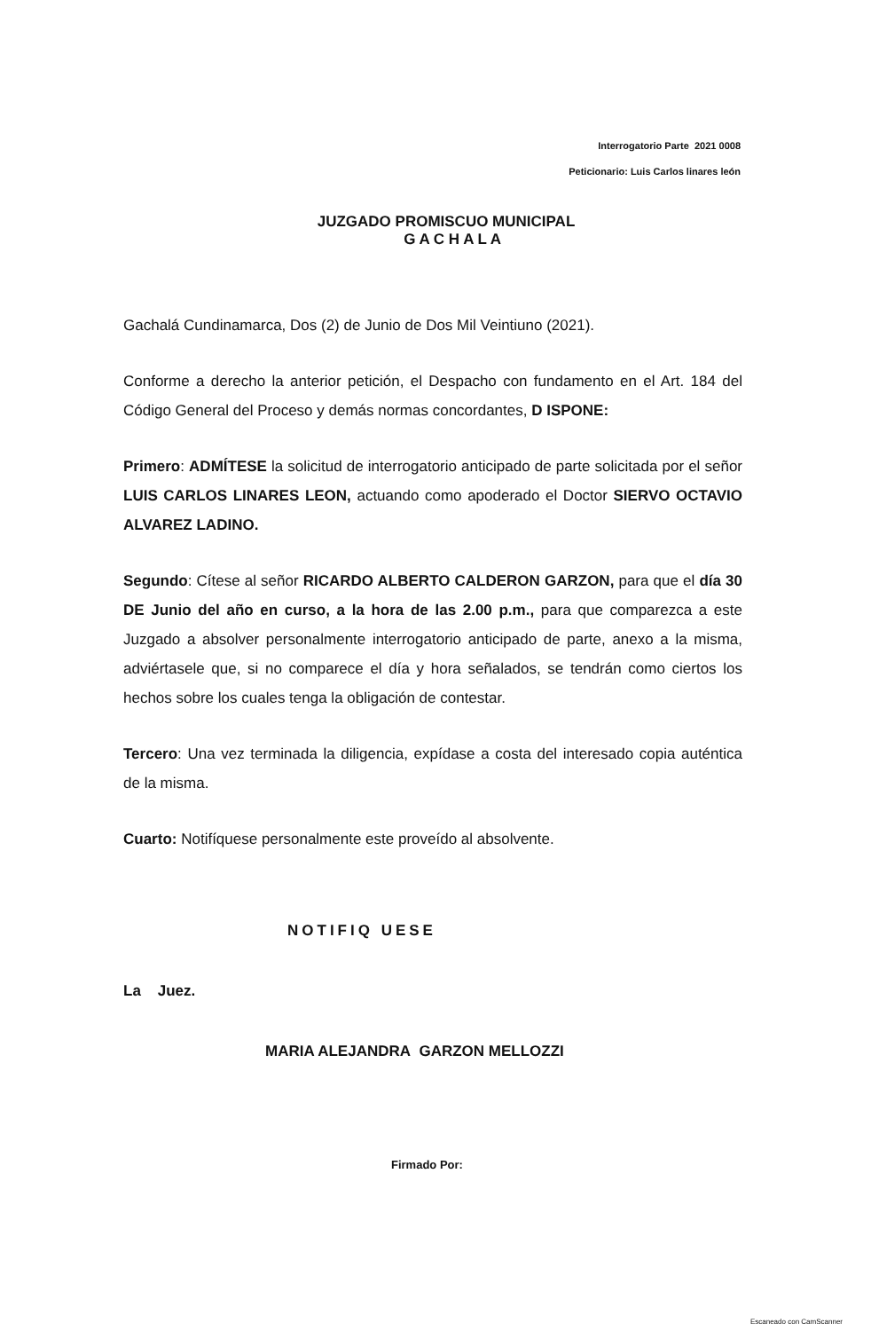Interrogatorio Parte 2021 0008
Peticionario: Luis Carlos linares león
JUZGADO PROMISCUO MUNICIPAL
G A C H A L A
Gachalá Cundinamarca, Dos (2) de Junio de Dos Mil Veintiuno (2021).
Conforme a derecho la anterior petición, el Despacho con fundamento en el Art. 184 del Código General del Proceso y demás normas concordantes, D ISPONE:
Primero: ADMÍTESE la solicitud de interrogatorio anticipado de parte solicitada por el señor LUIS CARLOS LINARES LEON, actuando como apoderado el Doctor SIERVO OCTAVIO ALVAREZ LADINO.
Segundo: Cítese al señor RICARDO ALBERTO CALDERON GARZON, para que el día 30 DE Junio del año en curso, a la hora de las 2.00 p.m., para que comparezca a este Juzgado a absolver personalmente interrogatorio anticipado de parte, anexo a la misma, adviértasele que, si no comparece el día y hora señalados, se tendrán como ciertos los hechos sobre los cuales tenga la obligación de contestar.
Tercero: Una vez terminada la diligencia, expídase a costa del interesado copia auténtica de la misma.
Cuarto: Notifíquese personalmente este proveído al absolvente.
NOTIFIQ UESE
La Juez.
MARIA ALEJANDRA GARZON MELLOZZI
Firmado Por:
Escaneado con CamScanner